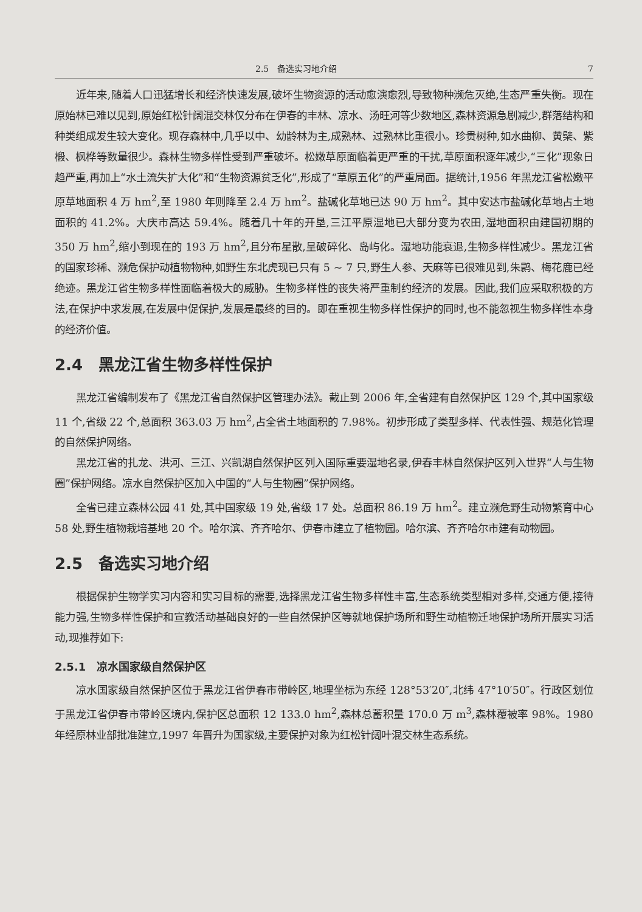2.5　备选实习地介绍 7
近年来,随着人口迅猛增长和经济快速发展,破坏生物资源的活动愈演愈烈,导致物种濒危灭绝,生态严重失衡。现在原始林已难以见到,原始红松针阔混交林仅分布在伊春的丰林、凉水、汤旺河等少数地区,森林资源急剧减少,群落结构和种类组成发生较大变化。现存森林中,几乎以中、幼龄林为主,成熟林、过熟林比重很小。珍贵树种,如水曲柳、黄檗、紫椴、枫桦等数量很少。森林生物多样性受到严重破坏。松嫩草原面临着更严重的干扰,草原面积逐年减少,“三化”现象日趋严重,再加上“水土流失扩大化”和“生物资源贫乏化”,形成了“草原五化”的严重局面。据统计,1956 年黑龙江省松嫩平原草地面积 4 万 hm<sup>2</sup>,至 1980 年则降至 2.4 万 hm<sup>2</sup>。盐碱化草地已达 90 万 hm<sup>2</sup>。其中安达市盐碱化草地占土地面积的 41.2%。大庆市高达 59.4%。随着几十年的开垦,三江平原湿地已大部分变为农田,湿地面积由建国初期的 350 万 hm<sup>2</sup>,缩小到现在的 193 万 hm<sup>2</sup>,且分布星散,呈破碎化、岛屿化。湿地功能衰退,生物多样性减少。黑龙江省的国家珍稀、濒危保护动植物物种,如野生东北虎现已只有 5 ~ 7 只,野生人参、天麻等已很难见到,朱鹮、梅花鹿已经绝迹。黑龙江省生物多样性面临着极大的威胁。生物多样性的丧失将严重制约经济的发展。因此,我们应采取积极的方法,在保护中求发展,在发展中促保护,发展是最终的目的。即在重视生物多样性保护的同时,也不能忽视生物多样性本身的经济价值。
2.4　黑龙江省生物多样性保护
黑龙江省编制发布了《黑龙江省自然保护区管理办法》。截止到 2006 年,全省建有自然保护区 129 个,其中国家级 11 个,省级 22 个,总面积 363.03 万 hm<sup>2</sup>,占全省土地面积的 7.98%。初步形成了类型多样、代表性强、规范化管理的自然保护网络。
黑龙江省的扎龙、洪河、三江、兴凯湖自然保护区列入国际重要湿地名录,伊春丰林自然保护区列入世界“人与生物圈”保护网络。凉水自然保护区加入中国的“人与生物圈”保护网络。
全省已建立森林公园 41 处,其中国家级 19 处,省级 17 处。总面积 86.19 万 hm<sup>2</sup>。建立濒危野生动物繁育中心 58 处,野生植物栽培基地 20 个。哈尔滨、齐齐哈尔、伊春市建立了植物园。哈尔滨、齐齐哈尔市建有动物园。
2.5　备选实习地介绍
根据保护生物学实习内容和实习目标的需要,选择黑龙江省生物多样性丰富,生态系统类型相对多样,交通方便,接待能力强,生物多样性保护和宣教活动基础良好的一些自然保护区等就地保护场所和野生动植物迁地保护场所开展实习活动,现推荐如下:
2.5.1　凉水国家级自然保护区
凉水国家级自然保护区位于黑龙江省伊春市带岭区,地理坐标为东经 128°53′20″,北纬 47°10′50″。行政区划位于黑龙江省伊春市带岭区境内,保护区总面积 12 133.0 hm<sup>2</sup>,森林总蓄积量 170.0 万 m<sup>3</sup>,森林覆被率 98%。1980 年经原林业部批准建立,1997 年晋升为国家级,主要保护对象为红松针阔叶混交林生态系统。